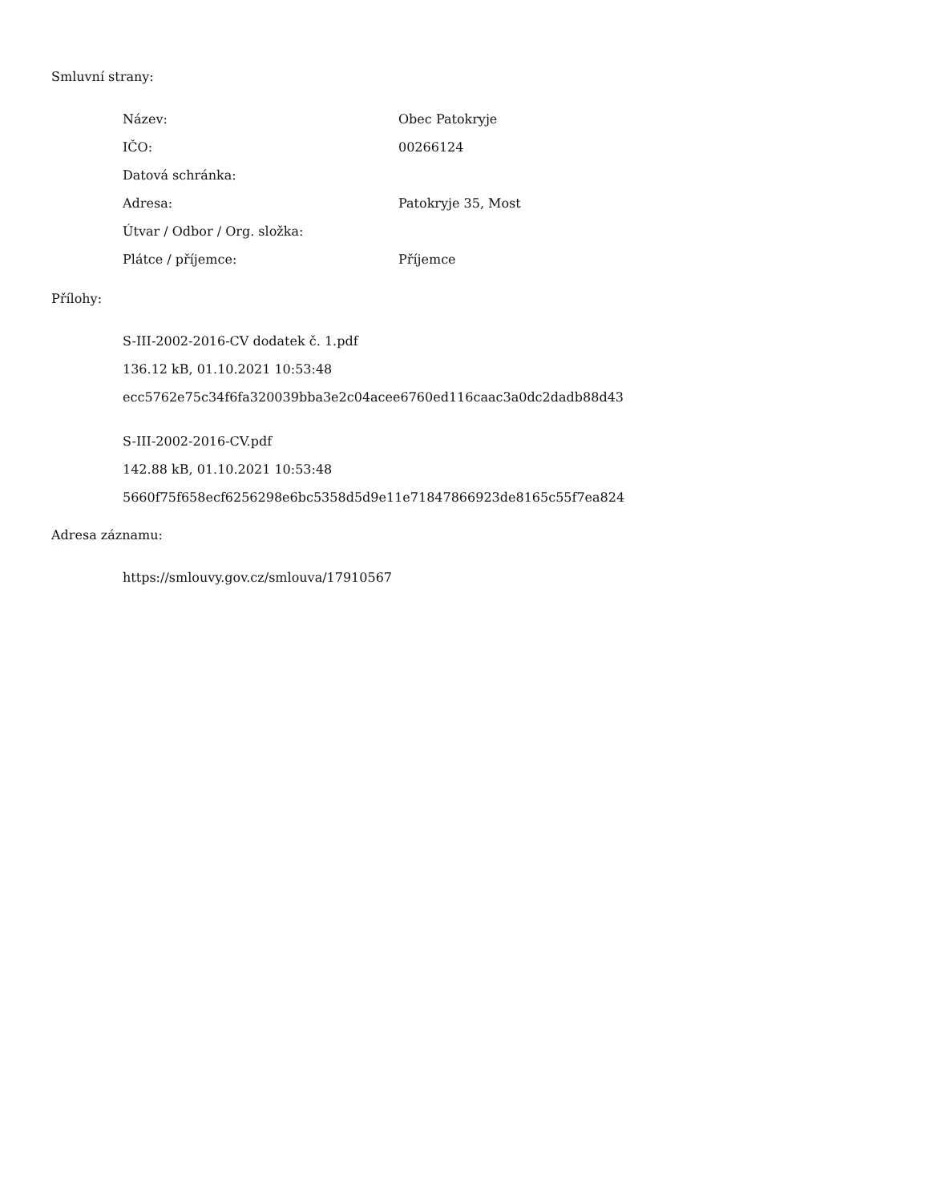Smluvní strany:
| Název: | Obec Patokryje |
| IČO: | 00266124 |
| Datová schránka: | |
| Adresa: | Patokryje 35, Most |
| Útvar / Odbor / Org. složka: | |
| Plátce / příjemce: | Příjemce |
Přílohy:
S-III-2002-2016-CV dodatek č. 1.pdf
136.12 kB, 01.10.2021 10:53:48
ecc5762e75c34f6fa320039bba3e2c04acee6760ed116caac3a0dc2dadb88d43
S-III-2002-2016-CV.pdf
142.88 kB, 01.10.2021 10:53:48
5660f75f658ecf6256298e6bc5358d5d9e11e71847866923de8165c55f7ea824
Adresa záznamu:
https://smlouvy.gov.cz/smlouva/17910567